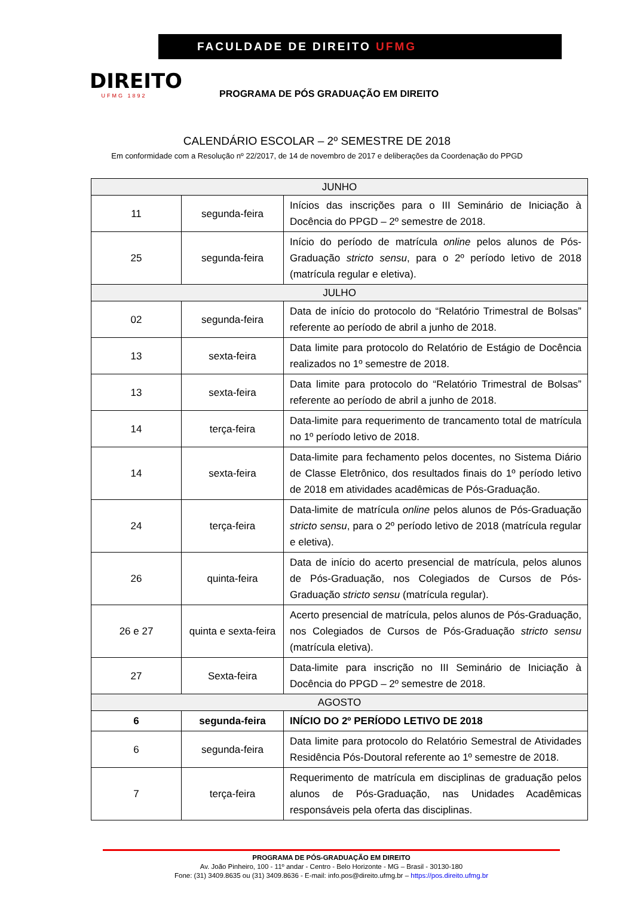DIREITO
UFMG 1892
FACULDADE DE DIREITO UFMG
PROGRAMA DE PÓS GRADUAÇÃO EM DIREITO
CALENDÁRIO ESCOLAR – 2º SEMESTRE DE 2018
Em conformidade com a Resolução nº 22/2017, de 14 de novembro de 2017 e deliberações da Coordenação do PPGD
| JUNHO | | |
| --- | --- | --- |
| 11 | segunda-feira | Inícios das inscrições para o III Seminário de Iniciação à Docência do PPGD – 2º semestre de 2018. |
| 25 | segunda-feira | Início do período de matrícula online pelos alunos de Pós-Graduação stricto sensu , para o 2º período letivo de 2018 (matrícula regular e eletiva). |
| JULHO | | |
| 02 | segunda-feira | Data de início do protocolo do “Relatório Trimestral de Bolsas” referente ao período de abril a junho de 2018. |
| 13 | sexta-feira | Data limite para protocolo do Relatório de Estágio de Docência realizados no 1º semestre de 2018. |
| 13 | sexta-feira | Data limite para protocolo do “Relatório Trimestral de Bolsas” referente ao período de abril a junho de 2018. |
| 14 | terça-feira | Data-limite para requerimento de trancamento total de matrícula no 1º período letivo de 2018. |
| 14 | sexta-feira | Data-limite para fechamento pelos docentes, no Sistema Diário de Classe Eletrônico, dos resultados finais do 1º período letivo de 2018 em atividades acadêmicas de Pós-Graduação. |
| 24 | terça-feira | Data-limite de matrícula online pelos alunos de Pós-Graduação stricto sensu , para o 2º período letivo de 2018 (matrícula regular e eletiva). |
| 26 | quinta-feira | Data de início do acerto presencial de matrícula, pelos alunos de Pós-Graduação, nos Colegiados de Cursos de Pós-Graduação stricto sensu (matrícula regular). |
| 26 e 27 | quinta e sexta-feira | Acerto presencial de matrícula, pelos alunos de Pós-Graduação, nos Colegiados de Cursos de Pós-Graduação stricto sensu (matrícula eletiva). |
| 27 | Sexta-feira | Data-limite para inscrição no III Seminário de Iniciação à Docência do PPGD – 2º semestre de 2018. |
| AGOSTO | | |
| 6 | segunda-feira | INÍCIO DO 2º PERÍODO LETIVO DE 2018 |
| 6 | segunda-feira | Data limite para protocolo do Relatório Semestral de Atividades Residência Pós-Doutoral referente ao 1º semestre de 2018. |
| 7 | terça-feira | Requerimento de matrícula em disciplinas de graduação pelos alunos de Pós-Graduação, nas Unidades Acadêmicas responsáveis pela oferta das disciplinas. |
PROGRAMA DE PÓS-GRADUAÇÃO EM DIREITO
Av. João Pinheiro, 100 - 11º andar - Centro - Belo Horizonte - MG – Brasil - 30130-180
Fone: (31) 3409.8635 ou (31) 3409.8636 - E-mail: info.pos@direito.ufmg.br – https://pos.direito.ufmg.br